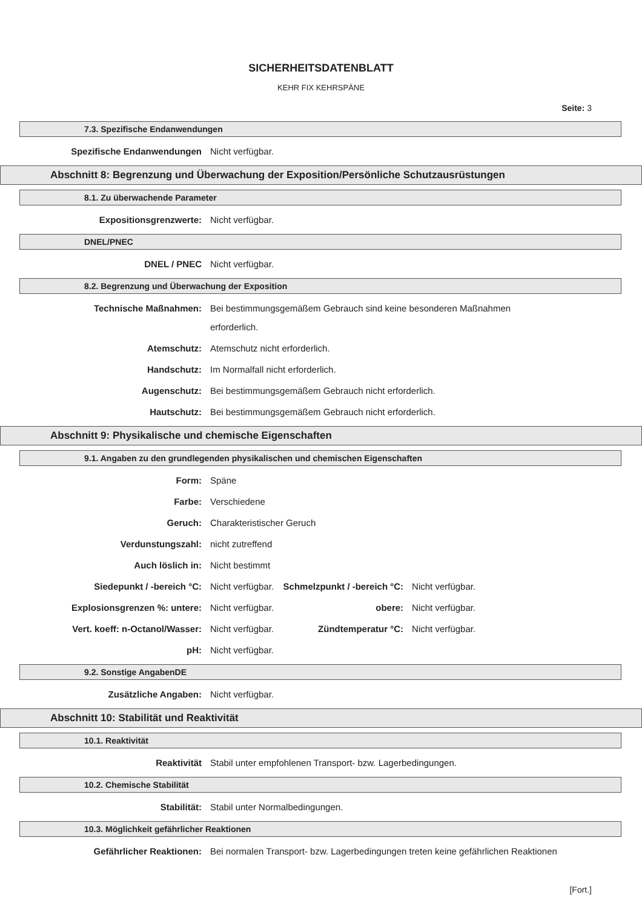SICHERHEITSDATENBLATT
KEHR FIX KEHRSPÄNE
Seite: 3
7.3. Spezifische Endanwendungen
Spezifische Endanwendungen Nicht verfügbar.
Abschnitt 8: Begrenzung und Überwachung der Exposition/Persönliche Schutzausrüstungen
8.1. Zu überwachende Parameter
Expositionsgrenzwerte: Nicht verfügbar.
DNEL/PNEC
DNEL / PNEC Nicht verfügbar.
8.2. Begrenzung und Überwachung der Exposition
Technische Maßnahmen: Bei bestimmungsgemäßem Gebrauch sind keine besonderen Maßnahmen
erforderlich.
Atemschutz: Atemschutz nicht erforderlich.
Handschutz: Im Normalfall nicht erforderlich.
Augenschutz: Bei bestimmungsgemäßem Gebrauch nicht erforderlich.
Hautschutz: Bei bestimmungsgemäßem Gebrauch nicht erforderlich.
Abschnitt 9: Physikalische und chemische Eigenschaften
9.1. Angaben zu den grundlegenden physikalischen und chemischen Eigenschaften
Form: Späne
Farbe: Verschiedene
Geruch: Charakteristischer Geruch
Verdunstungszahl: nicht zutreffend
Auch löslich in: Nicht bestimmt
Siedepunkt / -bereich °C: Nicht verfügbar. Schmelzpunkt / -bereich °C:
Nicht verfügbar.
Explosionsgrenzen %: untere: Nicht verfügbar. obere: Nicht verfügbar.
Vert. koeff: n-Octanol/Wasser: Nicht verfügbar. Zündtemperatur °C: Nicht verfügbar.
pH: Nicht verfügbar.
9.2. Sonstige AngabenDE
Zusätzliche Angaben: Nicht verfügbar.
Abschnitt 10: Stabilität und Reaktivität
10.1. Reaktivität
Reaktivität Stabil unter empfohlenen Transport- bzw. Lagerbedingungen.
10.2. Chemische Stabilität
Stabilität: Stabil unter Normalbedingungen.
10.3. Möglichkeit gefährlicher Reaktionen
Gefährlicher Reaktionen: Bei normalen Transport- bzw. Lagerbedingungen treten keine gefährlichen Reaktionen
[Fort.]